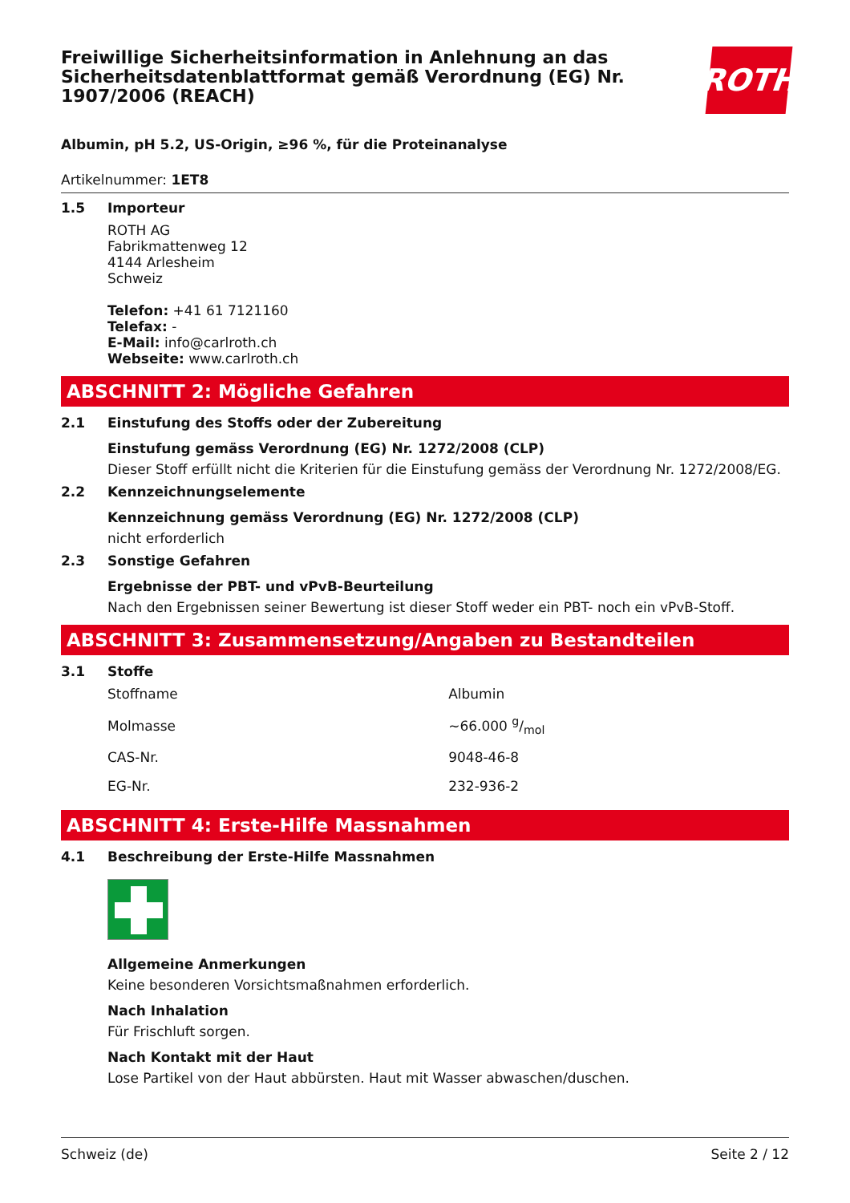Freiwillige Sicherheitsinformation in Anlehnung an das Sicherheitsdatenblattformat gemäß Verordnung (EG) Nr. 1907/2006 (REACH)
ROTH
Albumin, pH 5.2, US-Origin, ≥96 %, für die Proteinanalyse
Artikelnummer: 1ET8
1.5 Importeur
ROTH AG
Fabrikmattenweg 12
4144 Arlesheim
Schweiz
Telefon: +41 61 7121160
Telefax: -
E-Mail: info@carlroth.ch
Webseite: www.carlroth.ch
ABSCHNITT 2: Mögliche Gefahren
2.1 Einstufung des Stoffs oder der Zubereitung
Einstufung gemäss Verordnung (EG) Nr. 1272/2008 (CLP)
Dieser Stoff erfüllt nicht die Kriterien für die Einstufung gemäss der Verordnung Nr. 1272/2008/EG.
2.2 Kennzeichnungselemente
Kennzeichnung gemäss Verordnung (EG) Nr. 1272/2008 (CLP)
nicht erforderlich
2.3 Sonstige Gefahren
Ergebnisse der PBT- und vPvB-Beurteilung
Nach den Ergebnissen seiner Bewertung ist dieser Stoff weder ein PBT- noch ein vPvB-Stoff.
ABSCHNITT 3: Zusammensetzung/Angaben zu Bestandteilen
3.1 Stoffe
| Stoffname | Albumin |
| Molmasse | ~66.000 g/mol |
| CAS-Nr. | 9048-46-8 |
| EG-Nr. | 232-936-2 |
ABSCHNITT 4: Erste-Hilfe Massnahmen
4.1 Beschreibung der Erste-Hilfe Massnahmen
Allgemeine Anmerkungen
Keine besonderen Vorsichtsmaßnahmen erforderlich.
Nach Inhalation
Für Frischluft sorgen.
Nach Kontakt mit der Haut
Lose Partikel von der Haut abbürsten. Haut mit Wasser abwaschen/duschen.
Schweiz (de) Seite 2 / 12